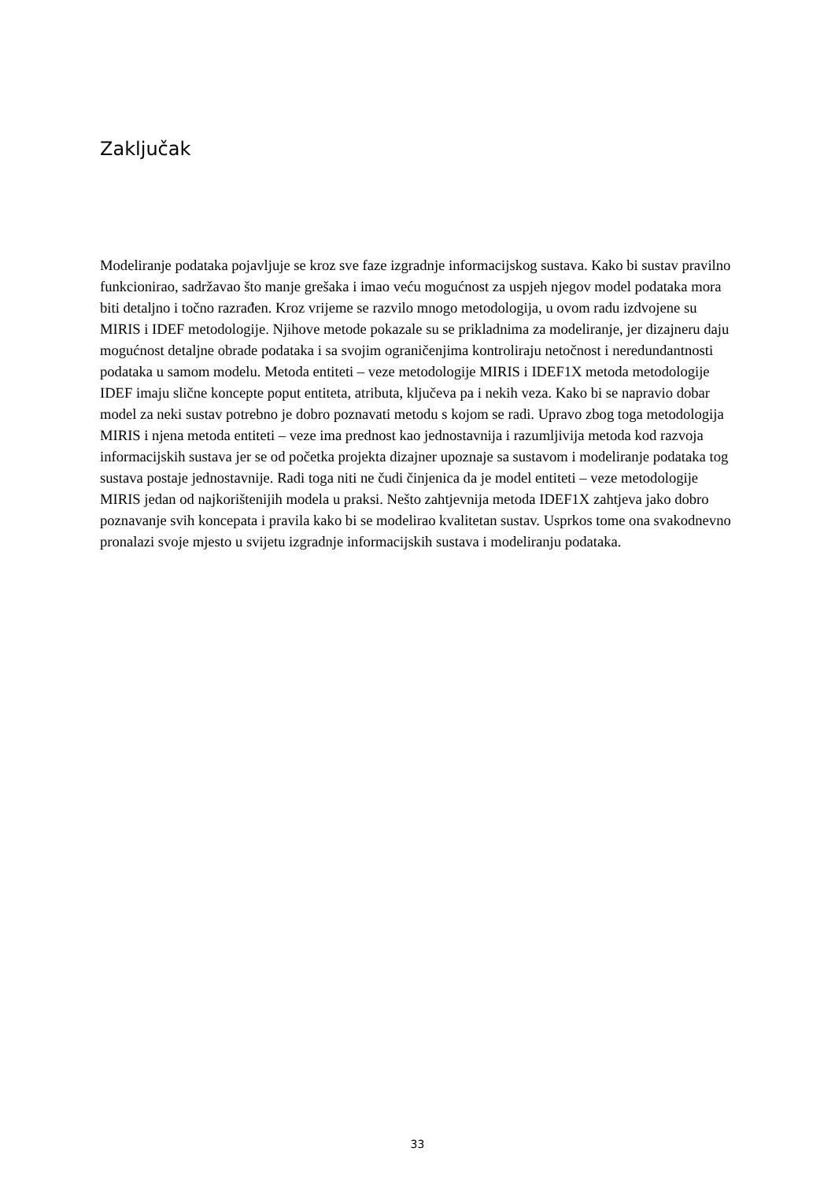Zaključak
Modeliranje podataka pojavljuje se kroz sve faze izgradnje informacijskog sustava. Kako bi sustav pravilno funkcionirao, sadržavao što manje grešaka i imao veću mogućnost za uspjeh njegov model podataka mora biti detaljno i točno razrađen. Kroz vrijeme se razvilo mnogo metodologija, u ovom radu izdvojene su MIRIS i IDEF metodologije. Njihove metode pokazale su se prikladnima za modeliranje, jer dizajneru daju mogućnost detaljne obrade podataka i sa svojim ograničenjima kontroliraju netočnost i neredundantnosti podataka u samom modelu. Metoda entiteti – veze metodologije MIRIS i IDEF1X metoda metodologije IDEF imaju slične koncepte poput entiteta, atributa, ključeva pa i nekih veza. Kako bi se napravio dobar model za neki sustav potrebno je dobro poznavati metodu s kojom se radi. Upravo zbog toga metodologija MIRIS i njena metoda entiteti – veze ima prednost kao jednostavnija i razumljivija metoda kod razvoja informacijskih sustava jer se od početka projekta dizajner upoznaje sa sustavom i modeliranje podataka tog sustava postaje jednostavnije. Radi toga niti ne čudi činjenica da je model entiteti – veze metodologije MIRIS jedan od najkorištenijih modela u praksi. Nešto zahtjevnija metoda IDEF1X zahtjeva jako dobro poznavanje svih koncepata i pravila kako bi se modelirao kvalitetan sustav. Usprkos tome ona svakodnevno pronalazi svoje mjesto u svijetu izgradnje informacijskih sustava i modeliranju podataka.
33